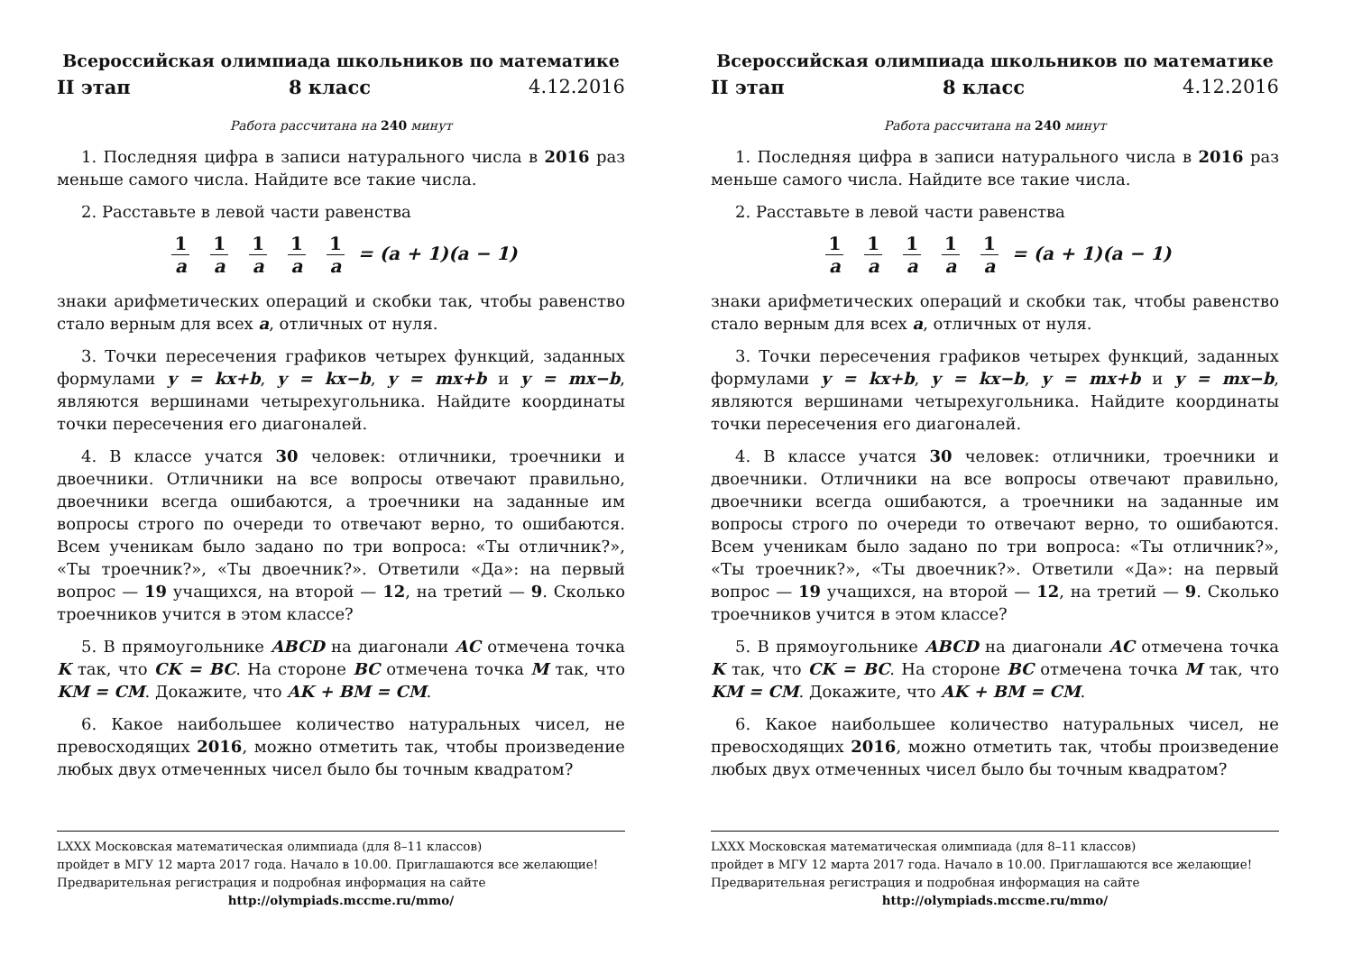Всероссийская олимпиада школьников по математике
II этап 8 класс 4.12.2016
Работа рассчитана на 240 минут
1. Последняя цифра в записи натурального числа в 2016 раз меньше самого числа. Найдите все такие числа.
2. Расставьте в левой части равенства
1 a 1 a 1 a 1 a 1 a = (a + 1)(a − 1)
знаки арифметических операций и скобки так, чтобы равенство стало верным для всех a, отличных от нуля.
3. Точки пересечения графиков четырех функций, заданных формулами y = kx+b, y = kx−b, y = mx+b и y = mx−b, являются вершинами четырехугольника. Найдите координаты точки пересечения его диагоналей.
4. В классе учатся 30 человек: отличники, троечники и двоечники. Отличники на все вопросы отвечают правильно, двоечники всегда ошибаются, а троечники на заданные им вопросы строго по очереди то отвечают верно, то ошибаются. Всем ученикам было задано по три вопроса: «Ты отличник?», «Ты троечник?», «Ты двоечник?». Ответили «Да»: на первый вопрос — 19 учащихся, на второй — 12, на третий — 9. Сколько троечников учится в этом классе?
5. В прямоугольнике ABCD на диагонали AC отмечена точка K так, что CK = BC. На стороне BC отмечена точка M так, что KM = CM. Докажите, что AK + BM = CM.
6. Какое наибольшее количество натуральных чисел, не превосходящих 2016, можно отметить так, чтобы произведение любых двух отмеченных чисел было бы точным квадратом?
LXXX Московская математическая олимпиада (для 8–11 классов)
пройдет в МГУ 12 марта 2017 года. Начало в 10.00. Приглашаются все желающие!
Предварительная регистрация и подробная информация на сайте
http://olympiads.mccme.ru/mmo/
Всероссийская олимпиада школьников по математике
II этап 8 класс 4.12.2016
Работа рассчитана на 240 минут
1. Последняя цифра в записи натурального числа в 2016 раз меньше самого числа. Найдите все такие числа.
2. Расставьте в левой части равенства
1 a 1 a 1 a 1 a 1 a = (a + 1)(a − 1)
знаки арифметических операций и скобки так, чтобы равенство стало верным для всех a, отличных от нуля.
3. Точки пересечения графиков четырех функций, заданных формулами y = kx+b, y = kx−b, y = mx+b и y = mx−b, являются вершинами четырехугольника. Найдите координаты точки пересечения его диагоналей.
4. В классе учатся 30 человек: отличники, троечники и двоечники. Отличники на все вопросы отвечают правильно, двоечники всегда ошибаются, а троечники на заданные им вопросы строго по очереди то отвечают верно, то ошибаются. Всем ученикам было задано по три вопроса: «Ты отличник?», «Ты троечник?», «Ты двоечник?». Ответили «Да»: на первый вопрос — 19 учащихся, на второй — 12, на третий — 9. Сколько троечников учится в этом классе?
5. В прямоугольнике ABCD на диагонали AC отмечена точка K так, что CK = BC. На стороне BC отмечена точка M так, что KM = CM. Докажите, что AK + BM = CM.
6. Какое наибольшее количество натуральных чисел, не превосходящих 2016, можно отметить так, чтобы произведение любых двух отмеченных чисел было бы точным квадратом?
LXXX Московская математическая олимпиада (для 8–11 классов)
пройдет в МГУ 12 марта 2017 года. Начало в 10.00. Приглашаются все желающие!
Предварительная регистрация и подробная информация на сайте
http://olympiads.mccme.ru/mmo/